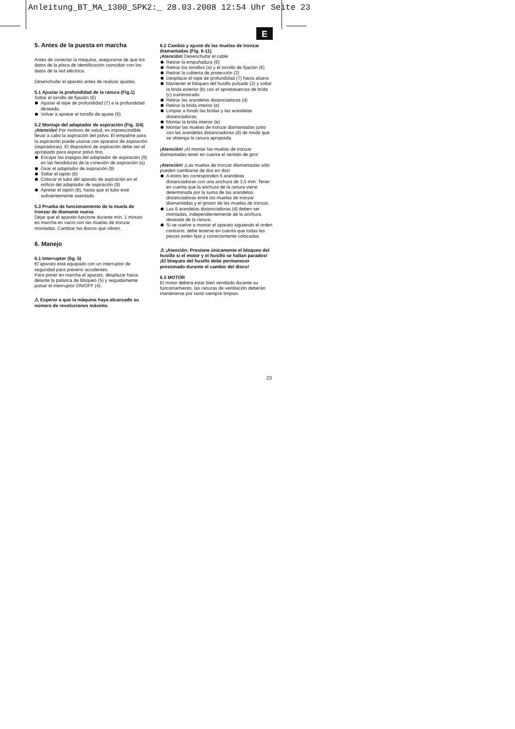Anleitung_BT_MA_1300_SPK2:_ 28.03.2008 12:54 Uhr Seite 23
E
5. Antes de la puesta en marcha
Antes de conectar la máquina, asegurarse de que los datos de la placa de identificación coincidan con los datos de la red eléctrica.
Desenchufar el aparato antes de realizar ajustes.
5.1 Ajustar la profundidad de la ranura (Fig.1)
Soltar el tornillo de fijación (6)
Ajustar el tope de profundidad (7) a la profundidad deseada.
Volver a apretar el tornillo de ajuste (6)
5.2 Montaje del adaptador de aspiración (Fig. 3/4)
¡Atención! Por motivos de salud, es imprescindible llevar a cabo la aspiración del polvo. El empalme para la aspiración puede usarse con aparatos de aspiración (aspiradoras). El dispositivo de aspiración debe ser el apropiado para aspirar polvo fino.
Encajar las espigas del adaptador de aspiración (9) en las hendiduras de la conexión de aspiración (a)
Girar el adaptador de aspiración (9)
Soltar el tapón (b)
Colocar el tubo del aparato de aspiración en el orificio del adaptador de aspiración (9)
Apretar el tapón (b), hasta que el tubo este suficientemente asentado.
5.3 Prueba de funcionamiento de la muela de tronzar de diamante nueva
Dejar que el aparato funcione durante mín. 1 minuto en marcha en vacío con las muelas de tronzar montadas. Cambiar los discos que vibren.
6. Manejo
6.1 Interruptor (fig. 5)
El aparato está equipado con un interruptor de seguridad para prevenir accidentes.
Para poner en marcha el aparato, desplazar hacia delante la palanca de bloqueo (5) y seguidamente pulsar el interruptor ON/OFF (4).
⚠ Esperar a que la máquina haya alcanzado su número de revoluciones máximo.
6.2 Cambio y ajuste de las muelas de tronzar diamantadas (Fig. 6-11)
¡Atención! Desenchufar el cable
Retirar la empuñadura (8)
Retirar los tornillos (a) y el tornillo de fijación (6)
Retirar la cubierta de protección (3)
Desplazar el tope de profundidad (7) hacia afuera
Mantener el bloqueo del husillo pulsado (2) y soltar la brida exterior (b) con el aprietatuercas de brida (c) suministrado
Retirar las arandelas distanciadoras (d)
Retirar la brida interior (e)
Limpiar a fondo las bridas y las arandelas distanciadoras.
Montar la brida interior (e)
Montar las muelas de tronzar diamantadas junto con las arandelas distanciadoras (d) de modo que se obtenga la ranura apropiada.
¡Atención! ¡Al montar las muelas de tronzar diamantadas tener en cuenta el sentido de giro!
¡Atención! ¡Las muelas de tronzar diamantadas sólo pueden cambiarse de dos en dos!
A estos les corresponden 6 arandelas distanciadoras con una anchura de 3,5 mm. Tener en cuenta que la anchura de la ranura viene determinada por la suma de las arandelas distanciadoras entre las muelas de tronzar diamantadas y el grosor de las muelas de tronzar.
Las 6 arandelas distanciadoras (d) deben ser montadas, independientemente de la anchura deseada de la ranura.
Si se vuelve a montar el aparato siguiendo el orden contrario, debe tenerse en cuenta que todas las piezas estén fijas y correctamente colocadas.
⚠ ¡Atención: Presione únicamente el bloqueo del husillo si el motor y el husillo se hallan parados!
¡El bloqueo del husillo debe permanecer presionado durante el cambio del disco!
6.3 MOTOR
El motor deberá estar bien ventilado durante su funcionamiento, las ranuras de ventilación deberán mantenerse por tanto siempre limpias.
23